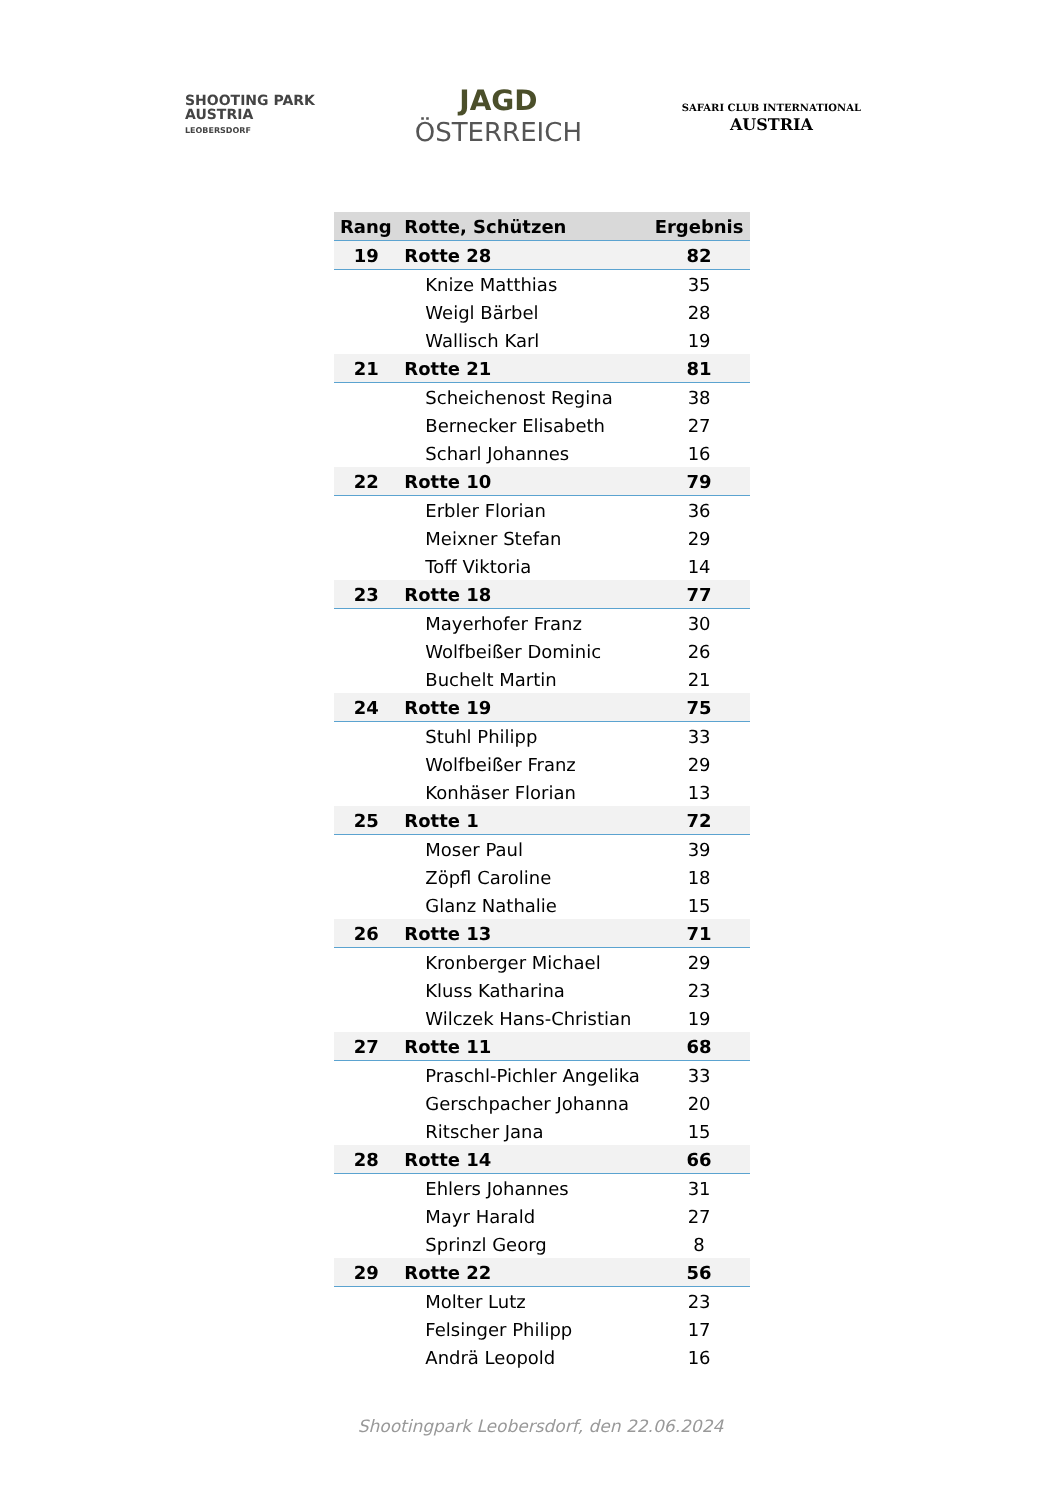SHOOTING PARK
AUSTRIA
LEOBERSDORF
JAGD
ÖSTERREICH
SAFARI CLUB INTERNATIONAL
AUSTRIA
| Rang | Rotte, Schützen | Ergebnis |
| --- | --- | --- |
| 19 | Rotte 28 | 82 |
| | Knize Matthias | 35 |
| | Weigl Bärbel | 28 |
| | Wallisch Karl | 19 |
| 21 | Rotte 21 | 81 |
| | Scheichenost Regina | 38 |
| | Bernecker Elisabeth | 27 |
| | Scharl Johannes | 16 |
| 22 | Rotte 10 | 79 |
| | Erbler Florian | 36 |
| | Meixner Stefan | 29 |
| | Toff Viktoria | 14 |
| 23 | Rotte 18 | 77 |
| | Mayerhofer Franz | 30 |
| | Wolfbeißer Dominic | 26 |
| | Buchelt Martin | 21 |
| 24 | Rotte 19 | 75 |
| | Stuhl Philipp | 33 |
| | Wolfbeißer Franz | 29 |
| | Konhäser Florian | 13 |
| 25 | Rotte 1 | 72 |
| | Moser Paul | 39 |
| | Zöpfl Caroline | 18 |
| | Glanz Nathalie | 15 |
| 26 | Rotte 13 | 71 |
| | Kronberger Michael | 29 |
| | Kluss Katharina | 23 |
| | Wilczek Hans-Christian | 19 |
| 27 | Rotte 11 | 68 |
| | Praschl-Pichler Angelika | 33 |
| | Gerschpacher Johanna | 20 |
| | Ritscher Jana | 15 |
| 28 | Rotte 14 | 66 |
| | Ehlers Johannes | 31 |
| | Mayr Harald | 27 |
| | Sprinzl Georg | 8 |
| 29 | Rotte 22 | 56 |
| | Molter Lutz | 23 |
| | Felsinger Philipp | 17 |
| | Andrä Leopold | 16 |
Shootingpark Leobersdorf, den 22.06.2024